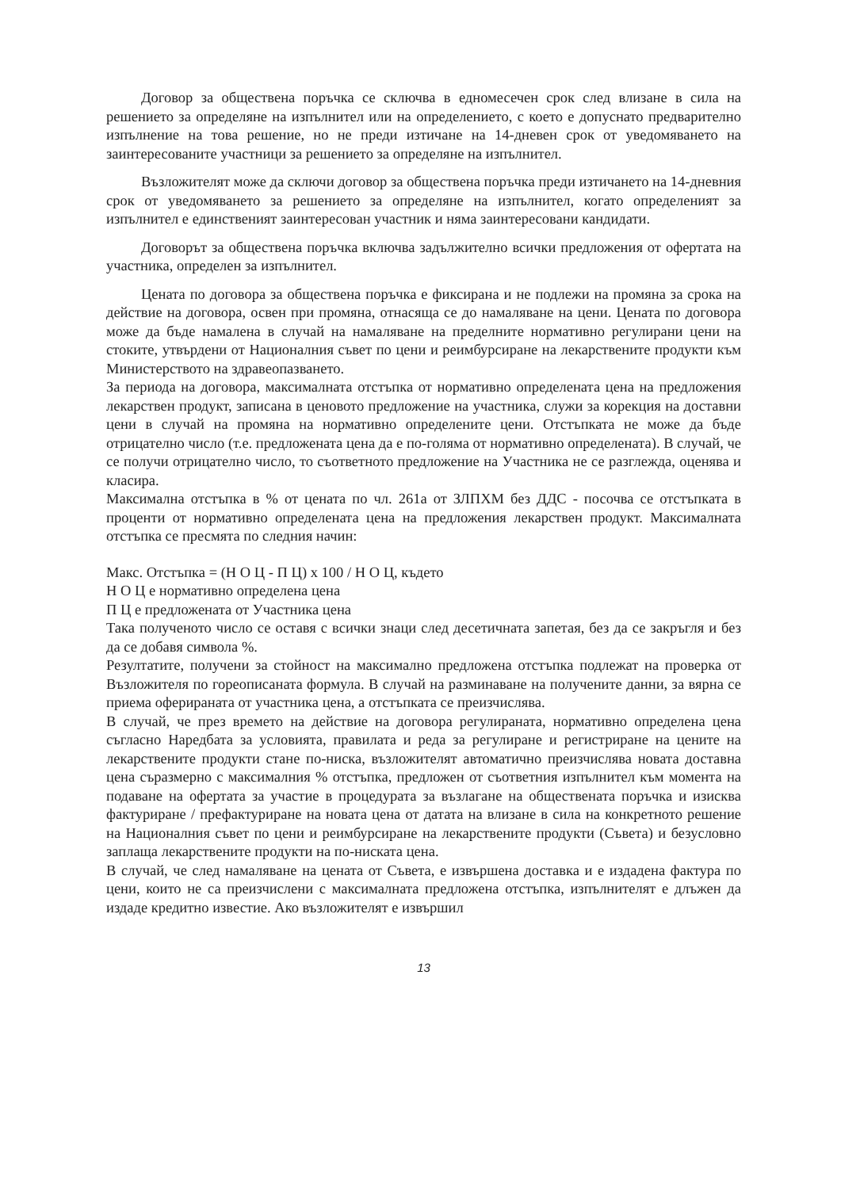Договор за обществена поръчка се сключва в едномесечен срок след влизане в сила на решението за определяне на изпълнител или на определението, с което е допуснато предварително изпълнение на това решение, но не преди изтичане на 14-дневен срок от уведомяването на заинтересованите участници за решението за определяне на изпълнител.
Възложителят може да сключи договор за обществена поръчка преди изтичането на 14-дневния срок от уведомяването за решението за определяне на изпълнител, когато определеният за изпълнител е единственият заинтересован участник и няма заинтересовани кандидати.
Договорът за обществена поръчка включва задължително всички предложения от офертата на участника, определен за изпълнител.
Цената по договора за обществена поръчка е фиксирана и не подлежи на промяна за срока на действие на договора, освен при промяна, отнасяща се до намаляване на цени. Цената по договора може да бъде намалена в случай на намаляване на пределните нормативно регулирани цени на стоките, утвърдени от Националния съвет по цени и реимбурсиране на лекарствените продукти към Министерството на здравеопазването.
За периода на договора, максималната отстъпка от нормативно определената цена на предложения лекарствен продукт, записана в ценовото предложение на участника, служи за корекция на доставни цени в случай на промяна на нормативно определените цени. Отстъпката не може да бъде отрицателно число (т.е. предложената цена да е по-голяма от нормативно определената). В случай, че се получи отрицателно число, то съответното предложение на Участника не се разглежда, оценява и класира.
Максимална отстъпка в % от цената по чл. 261а от ЗЛПХМ без ДДС - посочва се отстъпката в проценти от нормативно определената цена на предложения лекарствен продукт. Максималната отстъпка се пресмята по следния начин:
Макс. Отстъпка = (Н О Ц - П Ц) х 100 / Н О Ц, където
Н О Ц е нормативно определена цена
П Ц е предложената от Участника цена
Така полученото число се оставя с всички знаци след десетичната запетая, без да се закръгля и без да се добавя символа %.
Резултатите, получени за стойност на максимално предложена отстъпка подлежат на проверка от Възложителя по гореописаната формула. В случай на разминаване на получените данни, за вярна се приема оферираната от участника цена, а отстъпката се преизчислява.
В случай, че през времето на действие на договора регулираната, нормативно определена цена съгласно Наредбата за условията, правилата и реда за регулиране и регистриране на цените на лекарствените продукти стане по-ниска, възложителят автоматично преизчислява новата доставна цена съразмерно с максималния % отстъпка, предложен от съответния изпълнител към момента на подаване на офертата за участие в процедурата за възлагане на обществената поръчка и изисква фактуриране / префактуриране на новата цена от датата на влизане в сила на конкретното решение на Националния съвет по цени и реимбурсиране на лекарствените продукти (Съвета) и безусловно заплаща лекарствените продукти на по-ниската цена.
В случай, че след намаляване на цената от Съвета, е извършена доставка и е издадена фактура по цени, които не са преизчислени с максималната предложена отстъпка, изпълнителят е длъжен да издаде кредитно известие. Ако възложителят е извършил
13